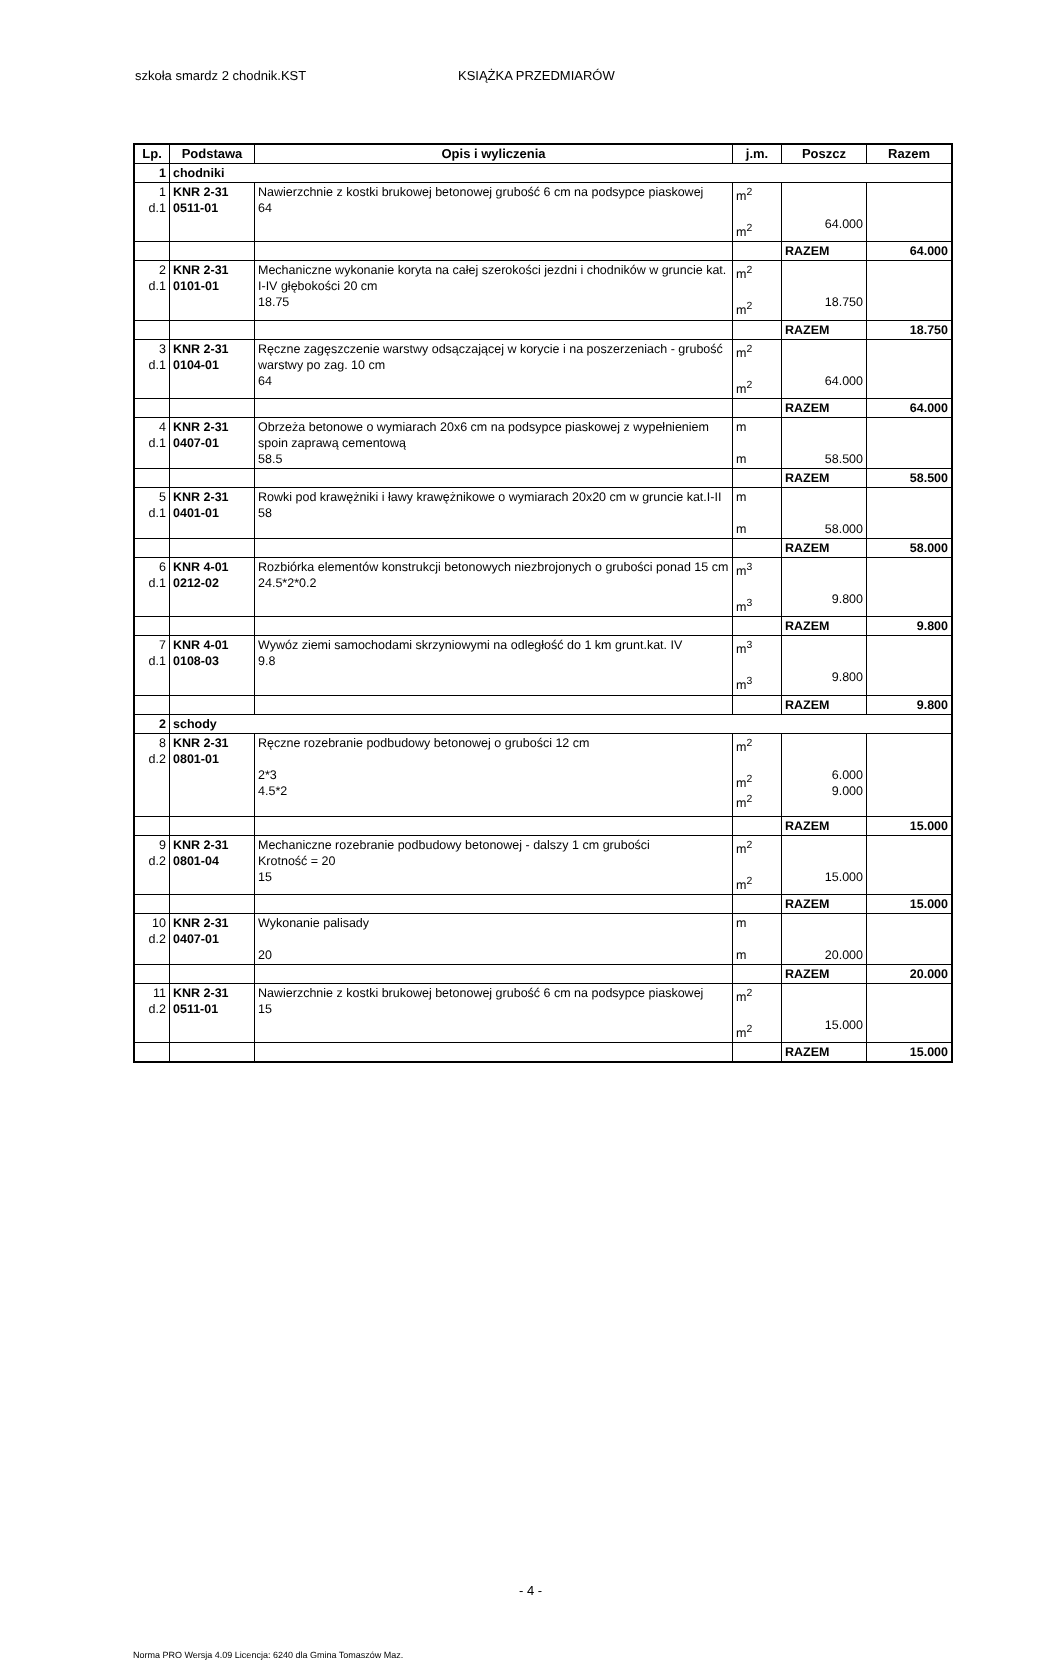szkoła smardz 2 chodnik.KST KSIĄŻKA PRZEDMIARÓW
| Lp. | Podstawa | Opis i wyliczenia | j.m. | Poszcz | Razem |
| --- | --- | --- | --- | --- | --- |
| 1 | chodniki | | | | |
| 1 d.1 | KNR 2-31 0511-01 | Nawierzchnie z kostki brukowej betonowej grubość 6 cm na podsypce piaskowej 64 | m<sup>2</sup> m<sup>2</sup> | 64.000 | |
| | | | | RAZEM | 64.000 |
| 2 d.1 | KNR 2-31 0101-01 | Mechaniczne wykonanie koryta na całej szerokości jezdni i chodników w gruncie kat. I-IV głębokości 20 cm 18.75 | m<sup>2</sup> m<sup>2</sup> | 18.750 | |
| | | | | RAZEM | 18.750 |
| 3 d.1 | KNR 2-31 0104-01 | Ręczne zagęszczenie warstwy odsączającej w korycie i na poszerzeniach - grubość warstwy po zag. 10 cm 64 | m<sup>2</sup> m<sup>2</sup> | 64.000 | |
| | | | | RAZEM | 64.000 |
| 4 d.1 | KNR 2-31 0407-01 | Obrzeża betonowe o wymiarach 20x6 cm na podsypce piaskowej z wypełnieniem spoin zaprawą cementową 58.5 | m m | 58.500 | |
| | | | | RAZEM | 58.500 |
| 5 d.1 | KNR 2-31 0401-01 | Rowki pod krawężniki i ławy krawężnikowe o wymiarach 20x20 cm w gruncie kat.I-II 58 | m m | 58.000 | |
| | | | | RAZEM | 58.000 |
| 6 d.1 | KNR 4-01 0212-02 | Rozbiórka elementów konstrukcji betonowych niezbrojonych o grubości ponad 15 cm 24.5*2*0.2 | m<sup>3</sup> m<sup>3</sup> | 9.800 | |
| | | | | RAZEM | 9.800 |
| 7 d.1 | KNR 4-01 0108-03 | Wywóz ziemi samochodami skrzyniowymi na odległość do 1 km grunt.kat. IV 9.8 | m<sup>3</sup> m<sup>3</sup> | 9.800 | |
| | | | | RAZEM | 9.800 |
| 2 | schody | | | | |
| 8 d.2 | KNR 2-31 0801-01 | Ręczne rozebranie podbudowy betonowej o grubości 12 cm 2*3 4.5*2 | m<sup>2</sup> m<sup>2</sup> m<sup>2</sup> | 6.000 9.000 | |
| | | | | RAZEM | 15.000 |
| 9 d.2 | KNR 2-31 0801-04 | Mechaniczne rozebranie podbudowy betonowej - dalszy 1 cm grubości Krotność = 20 15 | m<sup>2</sup> m<sup>2</sup> | 15.000 | |
| | | | | RAZEM | 15.000 |
| 10 d.2 | KNR 2-31 0407-01 | Wykonanie palisady 20 | m m | 20.000 | |
| | | | | RAZEM | 20.000 |
| 11 d.2 | KNR 2-31 0511-01 | Nawierzchnie z kostki brukowej betonowej grubość 6 cm na podsypce piaskowej 15 | m<sup>2</sup> m<sup>2</sup> | 15.000 | |
| | | | | RAZEM | 15.000 |
- 4 -
Norma PRO Wersja 4.09 Licencja: 6240 dla Gmina Tomaszów Maz.